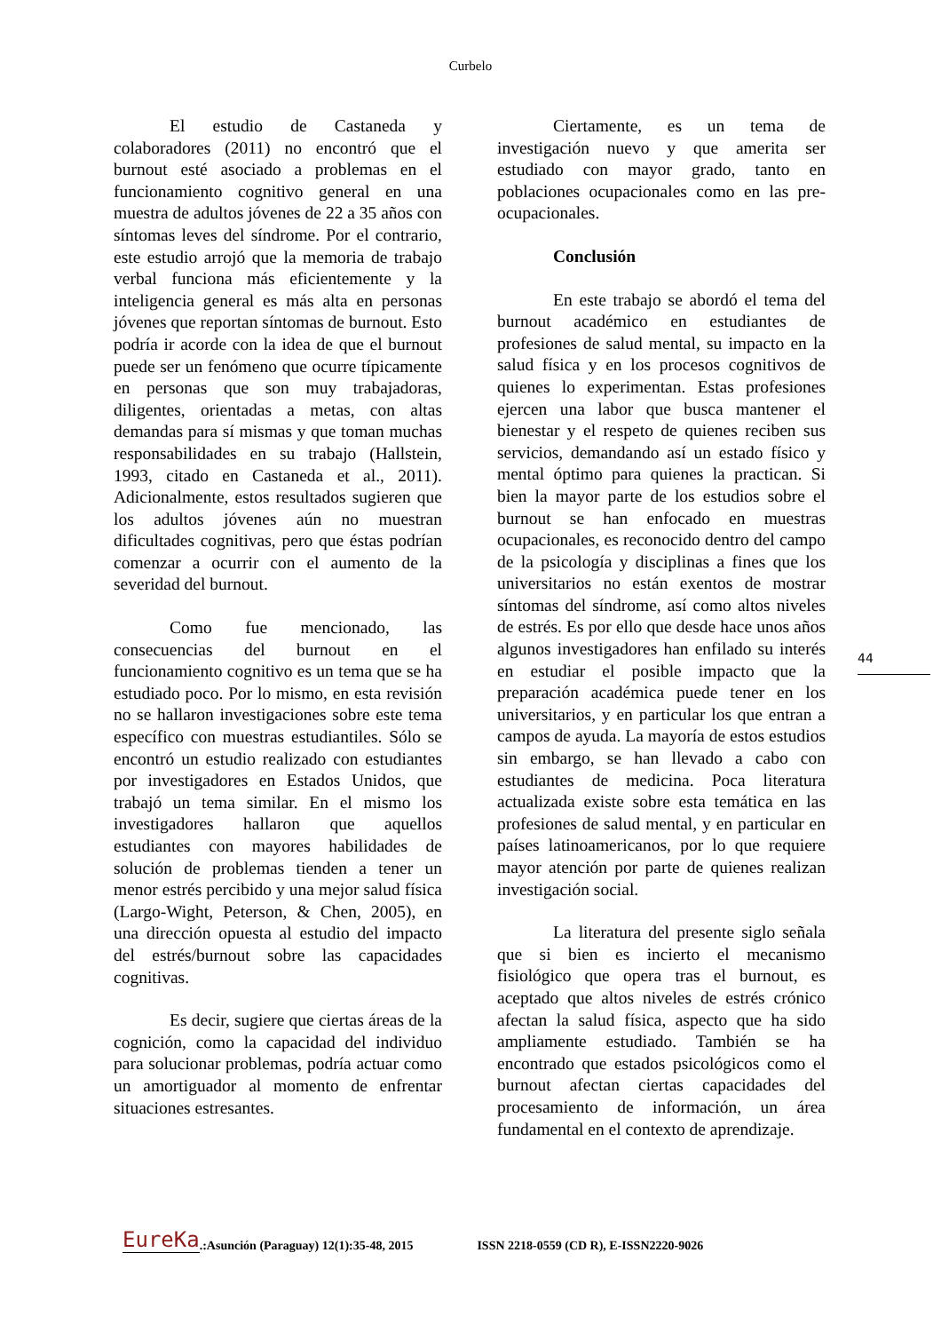Curbelo
El estudio de Castaneda y colaboradores (2011) no encontró que el burnout esté asociado a problemas en el funcionamiento cognitivo general en una muestra de adultos jóvenes de 22 a 35 años con síntomas leves del síndrome. Por el contrario, este estudio arrojó que la memoria de trabajo verbal funciona más eficientemente y la inteligencia general es más alta en personas jóvenes que reportan síntomas de burnout. Esto podría ir acorde con la idea de que el burnout puede ser un fenómeno que ocurre típicamente en personas que son muy trabajadoras, diligentes, orientadas a metas, con altas demandas para sí mismas y que toman muchas responsabilidades en su trabajo (Hallstein, 1993, citado en Castaneda et al., 2011). Adicionalmente, estos resultados sugieren que los adultos jóvenes aún no muestran dificultades cognitivas, pero que éstas podrían comenzar a ocurrir con el aumento de la severidad del burnout.
Como fue mencionado, las consecuencias del burnout en el funcionamiento cognitivo es un tema que se ha estudiado poco. Por lo mismo, en esta revisión no se hallaron investigaciones sobre este tema específico con muestras estudiantiles. Sólo se encontró un estudio realizado con estudiantes por investigadores en Estados Unidos, que trabajó un tema similar. En el mismo los investigadores hallaron que aquellos estudiantes con mayores habilidades de solución de problemas tienden a tener un menor estrés percibido y una mejor salud física (Largo-Wight, Peterson, & Chen, 2005), en una dirección opuesta al estudio del impacto del estrés/burnout sobre las capacidades cognitivas.
Es decir, sugiere que ciertas áreas de la cognición, como la capacidad del individuo para solucionar problemas, podría actuar como un amortiguador al momento de enfrentar situaciones estresantes.
Ciertamente, es un tema de investigación nuevo y que amerita ser estudiado con mayor grado, tanto en poblaciones ocupacionales como en las pre-ocupacionales.
Conclusión
En este trabajo se abordó el tema del burnout académico en estudiantes de profesiones de salud mental, su impacto en la salud física y en los procesos cognitivos de quienes lo experimentan. Estas profesiones ejercen una labor que busca mantener el bienestar y el respeto de quienes reciben sus servicios, demandando así un estado físico y mental óptimo para quienes la practican. Si bien la mayor parte de los estudios sobre el burnout se han enfocado en muestras ocupacionales, es reconocido dentro del campo de la psicología y disciplinas a fines que los universitarios no están exentos de mostrar síntomas del síndrome, así como altos niveles de estrés. Es por ello que desde hace unos años algunos investigadores han enfilado su interés en estudiar el posible impacto que la preparación académica puede tener en los universitarios, y en particular los que entran a campos de ayuda. La mayoría de estos estudios sin embargo, se han llevado a cabo con estudiantes de medicina. Poca literatura actualizada existe sobre esta temática en las profesiones de salud mental, y en particular en países latinoamericanos, por lo que requiere mayor atención por parte de quienes realizan investigación social.
La literatura del presente siglo señala que si bien es incierto el mecanismo fisiológico que opera tras el burnout, es aceptado que altos niveles de estrés crónico afectan la salud física, aspecto que ha sido ampliamente estudiado. También se ha encontrado que estados psicológicos como el burnout afectan ciertas capacidades del procesamiento de información, un área fundamental en el contexto de aprendizaje.
44
EureKa.:Asunción (Paraguay) 12(1):35-48, 2015 ISSN 2218-0559 (CD R), E-ISSN2220-9026